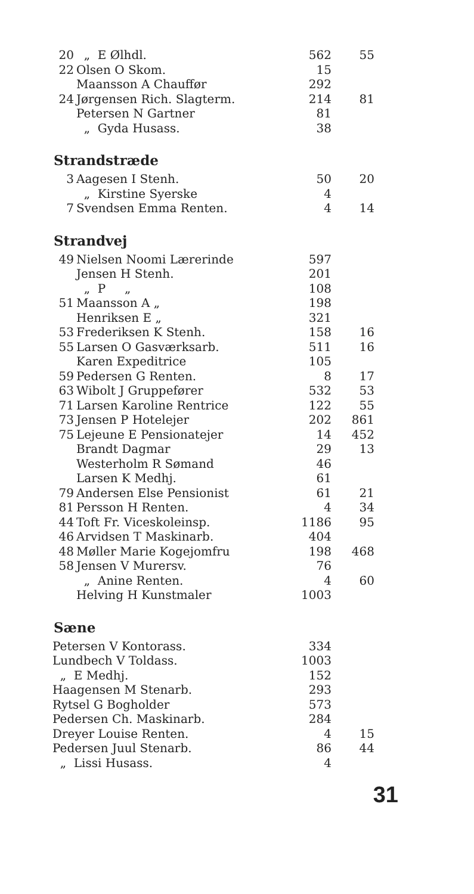| 20 | „ E Ølhdl. | 562 | 55 |
| 22 | Olsen O Skom. | 15 | |
| | Maansson A Chauffør | 292 | |
| 24 | Jørgensen Rich. Slagterm. | 214 | 81 |
| | Petersen N Gartner | 81 | |
| | „ Gyda Husass. | 38 | |
Strandstræde
| 3 | Aagesen I Stenh. | 50 | 20 |
| | „ Kirstine Syerske | 4 | |
| 7 | Svendsen Emma Renten. | 4 | 14 |
Strandvej
| 49 | Nielsen Noomi Lærerinde | 597 | |
| | Jensen H Stenh. | 201 | |
| | „ P „ | 108 | |
| 51 | Maansson A „ | 198 | |
| | Henriksen E „ | 321 | |
| 53 | Frederiksen K Stenh. | 158 | 16 |
| 55 | Larsen O Gasværksarb. | 511 | 16 |
| | Karen Expeditrice | 105 | |
| 59 | Pedersen G Renten. | 8 | 17 |
| 63 | Wibolt J Gruppefører | 532 | 53 |
| 71 | Larsen Karoline Rentrice | 122 | 55 |
| 73 | Jensen P Hotelejer | 202 | 861 |
| 75 | Lejeune E Pensionatejer | 14 | 452 |
| | Brandt Dagmar | 29 | 13 |
| | Westerholm R Sømand | 46 | |
| | Larsen K Medhj. | 61 | |
| 79 | Andersen Else Pensionist | 61 | 21 |
| 81 | Persson H Renten. | 4 | 34 |
| 44 | Toft Fr. Viceskoleinsp. | 1186 | 95 |
| 46 | Arvidsen T Maskinarb. | 404 | |
| 48 | Møller Marie Kogejomfru | 198 | 468 |
| 58 | Jensen V Murersv. | 76 | |
| | „ Anine Renten. | 4 | 60 |
| | Helving H Kunstmaler | 1003 | |
Sæne
| Petersen V Kontorass. | 334 | |
| Lundbech V Toldass. | 1003 | |
| „ E Medhj. | 152 | |
| Haagensen M Stenarb. | 293 | |
| Rytsel G Bogholder | 573 | |
| Pedersen Ch. Maskinarb. | 284 | |
| Dreyer Louise Renten. | 4 | 15 |
| Pedersen Juul Stenarb. | 86 | 44 |
| „ Lissi Husass. | 4 | |
31